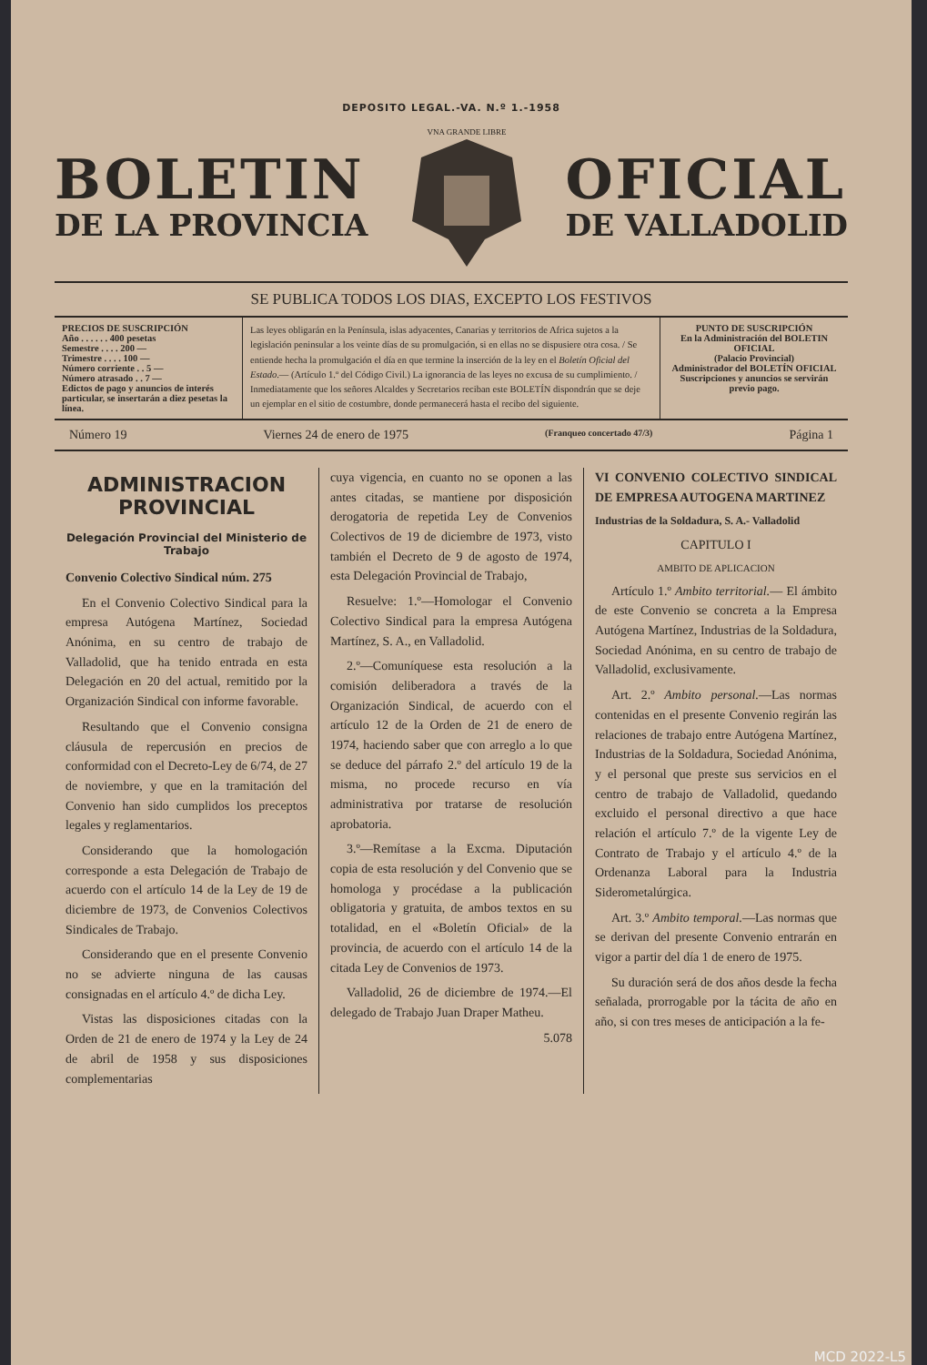DEPOSITO LEGAL.-VA. N.º 1.-1958
BOLETIN
DE LA PROVINCIA
VNA GRANDE LIBRE
OFICIAL
DE VALLADOLID
SE PUBLICA TODOS LOS DIAS, EXCEPTO LOS FESTIVOS
PRECIOS DE SUSCRIPCIÓN
Año . . . . . . 400 pesetas
Semestre . . . . 200 —
Trimestre . . . . 100 —
Número corriente . . 5 —
Número atrasado . . 7 —
Edictos de pago y anuncios de interés particular, se insertarán a diez pesetas la línea.
Las leyes obligarán en la Península, islas adyacentes, Canarias y territorios de Africa sujetos a la legislación peninsular a los veinte días de su promulgación, si en ellas no se dispusiere otra cosa. / Se entiende hecha la promulgación el día en que termine la inserción de la ley en el Boletín Oficial del Estado.— (Artículo 1.º del Código Civil.) La ignorancia de las leyes no excusa de su cumplimiento. / Inmediatamente que los señores Alcaldes y Secretarios reciban este BOLETÍN dispondrán que se deje un ejemplar en el sitio de costumbre, donde permanecerá hasta el recibo del siguiente.
PUNTO DE SUSCRIPCIÓN
En la Administración del BOLETIN OFICIAL
(Palacio Provincial)
Administrador del BOLETÍN OFICIAL
Suscripciones y anuncios se servirán previo pago.
Número 19 Viernes 24 de enero de 1975 (Franqueo concertado 47/3) Página 1
ADMINISTRACION PROVINCIAL
Delegación Provincial del Ministerio de Trabajo
Convenio Colectivo Sindical núm. 275
En el Convenio Colectivo Sindical para la empresa Autógena Martínez, Sociedad Anónima, en su centro de trabajo de Valladolid, que ha tenido entrada en esta Delegación en 20 del actual, remitido por la Organización Sindical con informe favorable.
Resultando que el Convenio consigna cláusula de repercusión en precios de conformidad con el Decreto-Ley de 6/74, de 27 de noviembre, y que en la tramitación del Convenio han sido cumplidos los preceptos legales y reglamentarios.
Considerando que la homologación corresponde a esta Delegación de Trabajo de acuerdo con el artículo 14 de la Ley de 19 de diciembre de 1973, de Convenios Colectivos Sindicales de Trabajo.
Considerando que en el presente Convenio no se advierte ninguna de las causas consignadas en el artículo 4.º de dicha Ley.
Vistas las disposiciones citadas con la Orden de 21 de enero de 1974 y la Ley de 24 de abril de 1958 y sus disposiciones complementarias
cuya vigencia, en cuanto no se oponen a las antes citadas, se mantiene por disposición derogatoria de repetida Ley de Convenios Colectivos de 19 de diciembre de 1973, visto también el Decreto de 9 de agosto de 1974, esta Delegación Provincial de Trabajo,
Resuelve: 1.º—Homologar el Convenio Colectivo Sindical para la empresa Autógena Martínez, S. A., en Valladolid.
2.º—Comuníquese esta resolución a la comisión deliberadora a través de la Organización Sindical, de acuerdo con el artículo 12 de la Orden de 21 de enero de 1974, haciendo saber que con arreglo a lo que se deduce del párrafo 2.º del artículo 19 de la misma, no procede recurso en vía administrativa por tratarse de resolución aprobatoria.
3.º—Remítase a la Excma. Diputación copia de esta resolución y del Convenio que se homologa y procédase a la publicación obligatoria y gratuita, de ambos textos en su totalidad, en el «Boletín Oficial» de la provincia, de acuerdo con el artículo 14 de la citada Ley de Convenios de 1973.
Valladolid, 26 de diciembre de 1974.—El delegado de Trabajo Juan Draper Matheu.
5.078
VI CONVENIO COLECTIVO SINDICAL DE EMPRESA AUTOGENA MARTINEZ
Industrias de la Soldadura, S. A.- Valladolid
CAPITULO I
AMBITO DE APLICACION
Artículo 1.º Ambito territorial.— El ámbito de este Convenio se concreta a la Empresa Autógena Martínez, Industrias de la Soldadura, Sociedad Anónima, en su centro de trabajo de Valladolid, exclusivamente.
Art. 2.º Ambito personal.—Las normas contenidas en el presente Convenio regirán las relaciones de trabajo entre Autógena Martínez, Industrias de la Soldadura, Sociedad Anónima, y el personal que preste sus servicios en el centro de trabajo de Valladolid, quedando excluido el personal directivo a que hace relación el artículo 7.º de la vigente Ley de Contrato de Trabajo y el artículo 4.º de la Ordenanza Laboral para la Industria Siderometalúrgica.
Art. 3.º Ambito temporal.—Las normas que se derivan del presente Convenio entrarán en vigor a partir del día 1 de enero de 1975.
Su duración será de dos años desde la fecha señalada, prorrogable por la tácita de año en año, si con tres meses de anticipación a la fe-
MCD 2022-L5